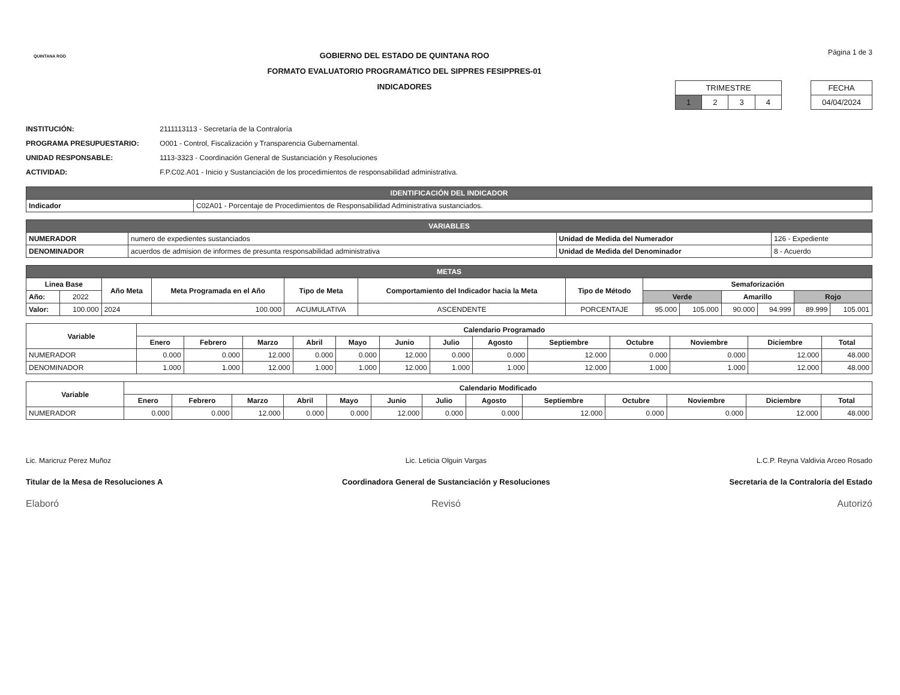QUINTANA ROO
GOBIERNO DEL ESTADO DE QUINTANA ROO
FORMATO EVALUATORIO PROGRAMÁTICO DEL SIPPRES FESIPPRES-01
INDICADORES
Página 1 de 3
| TRIMESTRE | | | |
| 1 | 2 | 3 | 4 |
| FECHA |
| 04/04/2024 |
INSTITUCIÓN: 2111113113 - Secretaría de la Contraloría
PROGRAMA PRESUPUESTARIO: O001 - Control, Fiscalización y Transparencia Gubernamental.
UNIDAD RESPONSABLE: 1113-3323 - Coordinación General de Sustanciación y Resoluciones
ACTIVIDAD: F.P.C02.A01 - Inicio y Sustanciación de los procedimientos de responsabilidad administrativa.
| IDENTIFICACIÓN DEL INDICADOR | |
| Indicador | C02A01 - Porcentaje de Procedimientos de Responsabilidad Administrativa sustanciados. |
| VARIABLES | | | |
| NUMERADOR | numero de expedientes sustanciados | Unidad de Medida del Numerador | 126 - Expediente |
| DENOMINADOR | acuerdos de admision de informes de presunta responsabilidad administrativa | Unidad de Medida del Denominador | 8 - Acuerdo |
| METAS | | | | | | | | | | | | |
| Linea Base | | Año Meta | Meta Programada en el Año | Tipo de Meta | Comportamiento del Indicador hacia la Meta | Tipo de Método | Semaforización | | | | | |
| Año: | 2022 | | | | | | Verde | | Amarillo | | Rojo | |
| Valor: | 100.000 | 2024 | 100.000 | ACUMULATIVA | ASCENDENTE | PORCENTAJE | 95.000 | 105.000 | 90.000 | 94.999 | 89.999 | 105.001 |
| Variable | Calendario Programado | | | | | | | | | | | | |
| --- | --- | --- | --- | --- | --- | --- | --- | --- | --- | --- | --- | --- | --- |
| | Enero | Febrero | Marzo | Abril | Mayo | Junio | Julio | Agosto | Septiembre | Octubre | Noviembre | Diciembre | Total |
| NUMERADOR | 0.000 | 0.000 | 12.000 | 0.000 | 0.000 | 12.000 | 0.000 | 0.000 | 12.000 | 0.000 | 0.000 | 12.000 | 48.000 |
| DENOMINADOR | 1.000 | 1.000 | 12.000 | 1.000 | 1.000 | 12.000 | 1.000 | 1.000 | 12.000 | 1.000 | 1.000 | 12.000 | 48.000 |
| Variable | Calendario Modificado | | | | | | | | | | | | |
| --- | --- | --- | --- | --- | --- | --- | --- | --- | --- | --- | --- | --- | --- |
| | Enero | Febrero | Marzo | Abril | Mayo | Junio | Julio | Agosto | Septiembre | Octubre | Noviembre | Diciembre | Total |
| NUMERADOR | 0.000 | 0.000 | 12.000 | 0.000 | 0.000 | 12.000 | 0.000 | 0.000 | 12.000 | 0.000 | 0.000 | 12.000 | 48.000 |
Lic. Maricruz Perez Muñoz
Titular de la Mesa de Resoluciones A
Elaboró
Lic. Leticia Olguin Vargas
Coordinadora General de Sustanciación y Resoluciones
Revisó
L.C.P. Reyna Valdivia Arceo Rosado
Secretaria de la Contraloría del Estado
Autorizó